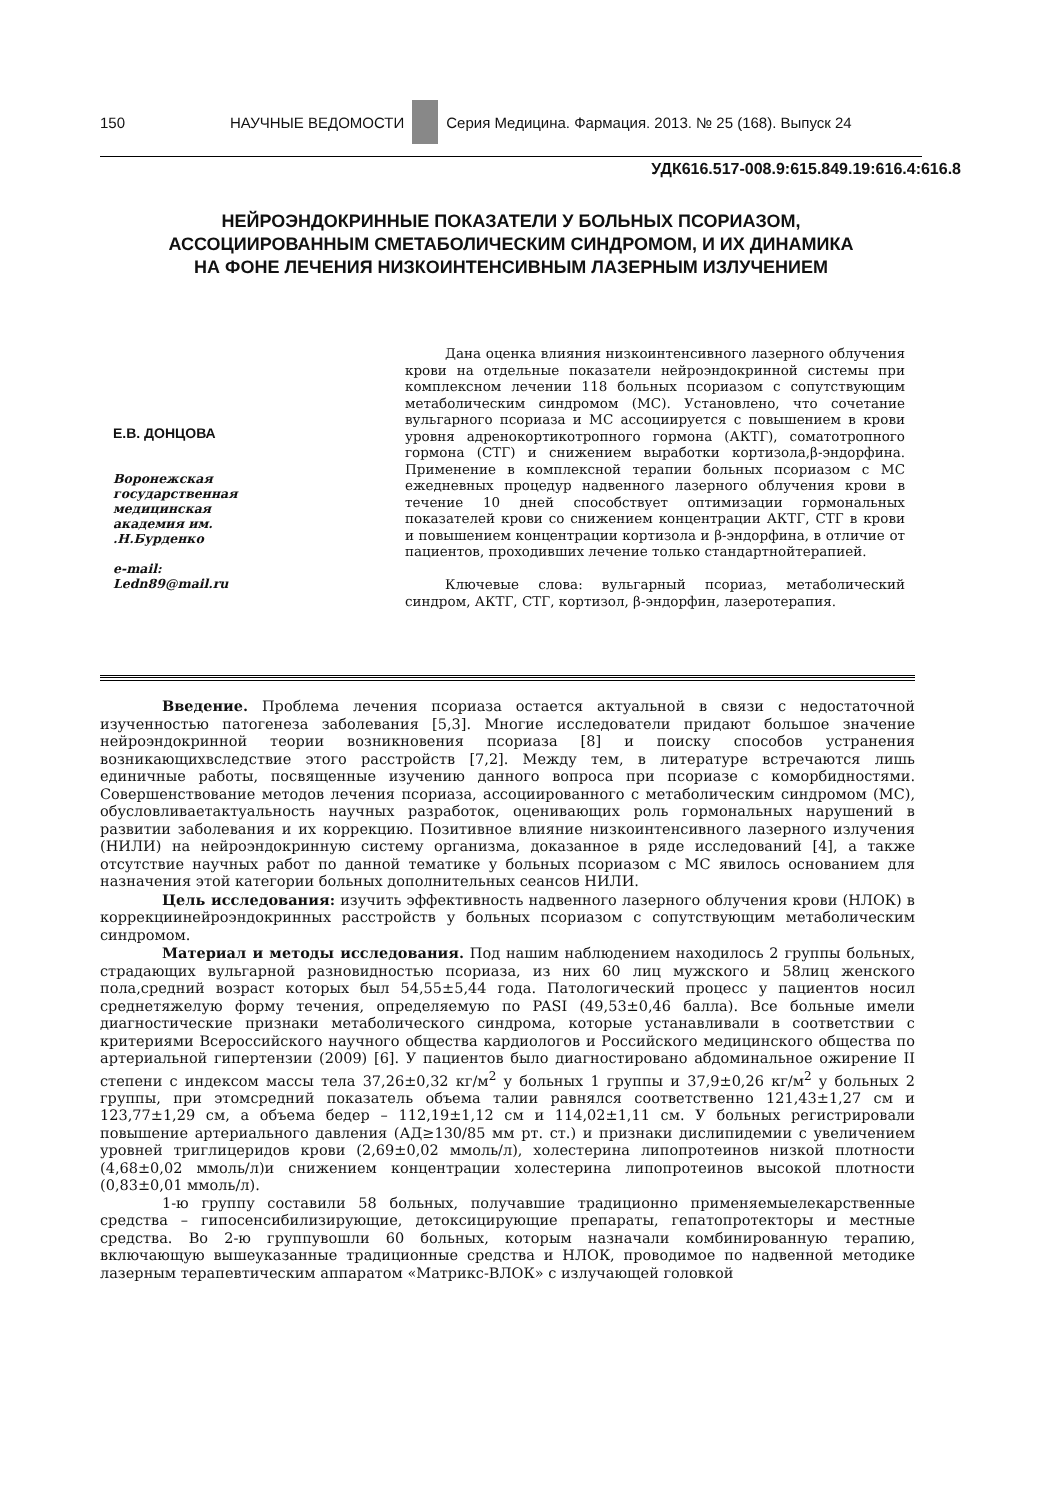150 НАУЧНЫЕ ВЕДОМОСТИ
Серия Медицина. Фармация. 2013. № 25 (168). Выпуск 24
УДК616.517-008.9:615.849.19:616.4:616.8
НЕЙРОЭНДОКРИННЫЕ ПОКАЗАТЕЛИ У БОЛЬНЫХ ПСОРИАЗОМ,
АССОЦИИРОВАННЫМ СМЕТАБОЛИЧЕСКИМ СИНДРОМОМ, И ИХ ДИНАМИКА
НА ФОНЕ ЛЕЧЕНИЯ НИЗКОИНТЕНСИВНЫМ ЛАЗЕРНЫМ ИЗЛУЧЕНИЕМ
Е.В. ДОНЦОВА
Воронежская государственная медицинская академия им. .Н.Бурденко
e-mail:
Ledn89@mail.ru
Дана оценка влияния низкоинтенсивного лазерного облучения крови на отдельные показатели нейроэндокринной системы при комплексном лечении 118 больных псориазом с сопутствующим метаболическим синдромом (МС). Установлено, что сочетание вульгарного псориаза и МС ассоциируется с повышением в крови уровня адренокортикотропного гормона (АКТГ), соматотропного гормона (СТГ) и снижением выработки кортизола,β-эндорфина. Применение в комплексной терапии больных псориазом с МС ежедневных процедур надвенного лазерного облучения крови в течение 10 дней способствует оптимизации гормональных показателей крови со снижением концентрации АКТГ, СТГ в крови и повышением концентрации кортизола и β-эндорфина, в отличие от пациентов, проходивших лечение только стандартнойтерапией.
Ключевые слова: вульгарный псориаз, метаболический синдром, АКТГ, СТГ, кортизол, β-эндорфин, лазеротерапия.
Введение. Проблема лечения псориаза остается актуальной в связи с недостаточной изученностью патогенеза заболевания [5,3]. Многие исследователи придают большое значение нейроэндокринной теории возникновения псориаза [8] и поиску способов устранения возникающихвследствие этого расстройств [7,2]. Между тем, в литературе встречаются лишь единичные работы, посвященные изучению данного вопроса при псориазе с коморбидностями. Совершенствование методов лечения псориаза, ассоциированного с метаболическим синдромом (МС), обусловливаетактуальность научных разработок, оценивающих роль гормональных нарушений в развитии заболевания и их коррекцию. Позитивное влияние низкоинтенсивного лазерного излучения (НИЛИ) на нейроэндокринную систему организма, доказанное в ряде исследований [4], а также отсутствие научных работ по данной тематике у больных псориазом с МС явилось основанием для назначения этой категории больных дополнительных сеансов НИЛИ.
Цель исследования: изучить эффективность надвенного лазерного облучения крови (НЛОК) в коррекциинейроэндокринных расстройств у больных псориазом с сопутствующим метаболическим синдромом.
Материал и методы исследования. Под нашим наблюдением находилось 2 группы больных, страдающих вульгарной разновидностью псориаза, из них 60 лиц мужского и 58лиц женского пола,средний возраст которых был 54,55±5,44 года. Патологический процесс у пациентов носил среднетяжелую форму течения, определяемую по PASI (49,53±0,46 балла). Все больные имели диагностические признаки метаболического синдрома, которые устанавливали в соответствии с критериями Всероссийского научного общества кардиологов и Российского медицинского общества по артериальной гипертензии (2009) [6]. У пациентов было диагностировано абдоминальное ожирение II степени с индексом массы тела 37,26±0,32 кг/м<sup>2</sup> у больных 1 группы и 37,9±0,26 кг/м<sup>2</sup> у больных 2 группы, при этомсредний показатель объема талии равнялся соответственно 121,43±1,27 см и 123,77±1,29 см, а объема бедер – 112,19±1,12 см и 114,02±1,11 см. У больных регистрировали повышение артериального давления (АД≥130/85 мм рт. ст.) и признаки дислипидемии с увеличением уровней триглицеридов крови (2,69±0,02 ммоль/л), холестерина липопротеинов низкой плотности (4,68±0,02 ммоль/л)и снижением концентрации холестерина липопротеинов высокой плотности (0,83±0,01 ммоль/л).
1-ю группу составили 58 больных, получавшие традиционно применяемыелекарственные средства – гипосенсибилизирующие, детоксицирующие препараты, гепатопротекторы и местные средства. Во 2-ю группувошли 60 больных, которым назначали комбинированную терапию, включающую вышеуказанные традиционные средства и НЛОК, проводимое по надвенной методике лазерным терапевтическим аппаратом «Матрикс-ВЛОК» с излучающей головкой